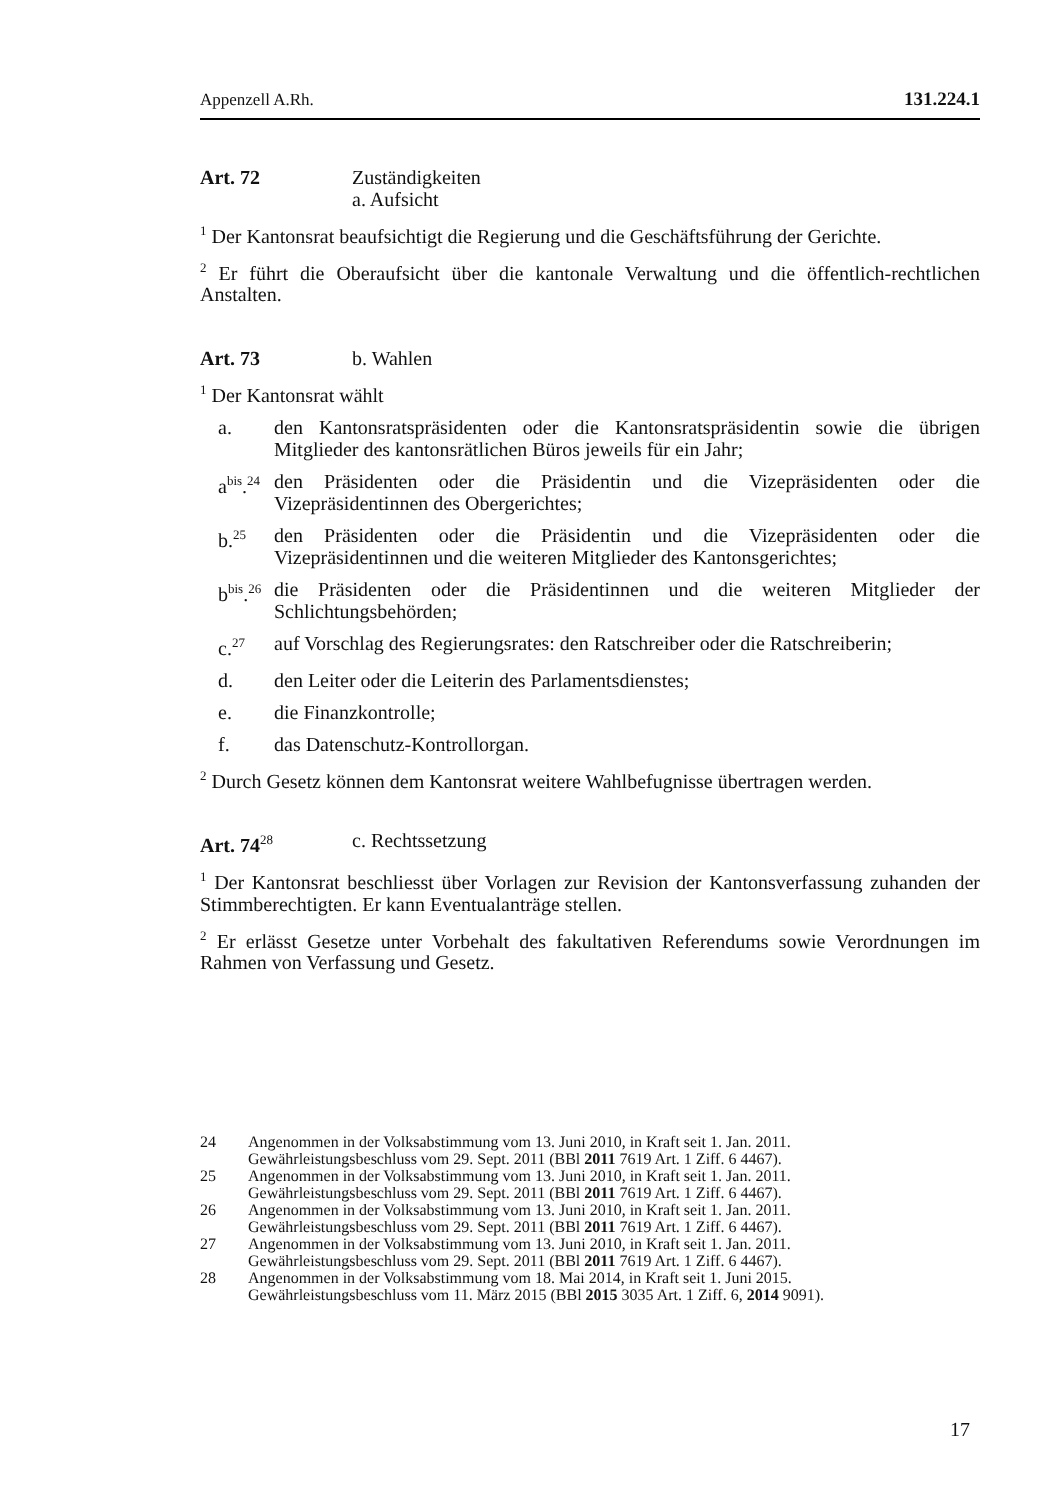Appenzell A.Rh. 131.224.1
Art. 72 Zuständigkeiten
a. Aufsicht
<sup>1</sup> Der Kantonsrat beaufsichtigt die Regierung und die Geschäftsführung der Gerichte.
<sup>2</sup> Er führt die Oberaufsicht über die kantonale Verwaltung und die öffentlich-rechtlichen Anstalten.
Art. 73 b. Wahlen
<sup>1</sup> Der Kantonsrat wählt
a. den Kantonsratspräsidenten oder die Kantonsratspräsidentin sowie die übrigen Mitglieder des kantonsrätlichen Büros jeweils für ein Jahr;
a<sup>bis</sup>.<sup>24</sup> den Präsidenten oder die Präsidentin und die Vizepräsidenten oder die Vizepräsidentinnen des Obergerichtes;
b.<sup>25</sup> den Präsidenten oder die Präsidentin und die Vizepräsidenten oder die Vizepräsidentinnen und die weiteren Mitglieder des Kantonsgerichtes;
b<sup>bis</sup>.<sup>26</sup> die Präsidenten oder die Präsidentinnen und die weiteren Mitglieder der Schlichtungsbehörden;
c.<sup>27</sup> auf Vorschlag des Regierungsrates: den Ratschreiber oder die Ratschreiberin;
d. den Leiter oder die Leiterin des Parlamentsdienstes;
e. die Finanzkontrolle;
f. das Datenschutz-Kontrollorgan.
<sup>2</sup> Durch Gesetz können dem Kantonsrat weitere Wahlbefugnisse übertragen werden.
Art. 74<sup>28</sup> c. Rechtssetzung
<sup>1</sup> Der Kantonsrat beschliesst über Vorlagen zur Revision der Kantonsverfassung zuhanden der Stimmberechtigten. Er kann Eventualanträge stellen.
<sup>2</sup> Er erlässt Gesetze unter Vorbehalt des fakultativen Referendums sowie Verordnungen im Rahmen von Verfassung und Gesetz.
24 Angenommen in der Volksabstimmung vom 13. Juni 2010, in Kraft seit 1. Jan. 2011.
Gewährleistungsbeschluss vom 29. Sept. 2011 (BBl 2011 7619 Art. 1 Ziff. 6 4467).
25 Angenommen in der Volksabstimmung vom 13. Juni 2010, in Kraft seit 1. Jan. 2011.
Gewährleistungsbeschluss vom 29. Sept. 2011 (BBl 2011 7619 Art. 1 Ziff. 6 4467).
26 Angenommen in der Volksabstimmung vom 13. Juni 2010, in Kraft seit 1. Jan. 2011.
Gewährleistungsbeschluss vom 29. Sept. 2011 (BBl 2011 7619 Art. 1 Ziff. 6 4467).
27 Angenommen in der Volksabstimmung vom 13. Juni 2010, in Kraft seit 1. Jan. 2011.
Gewährleistungsbeschluss vom 29. Sept. 2011 (BBl 2011 7619 Art. 1 Ziff. 6 4467).
28 Angenommen in der Volksabstimmung vom 18. Mai 2014, in Kraft seit 1. Juni 2015.
Gewährleistungsbeschluss vom 11. März 2015 (BBl 2015 3035 Art. 1 Ziff. 6, 2014 9091).
17